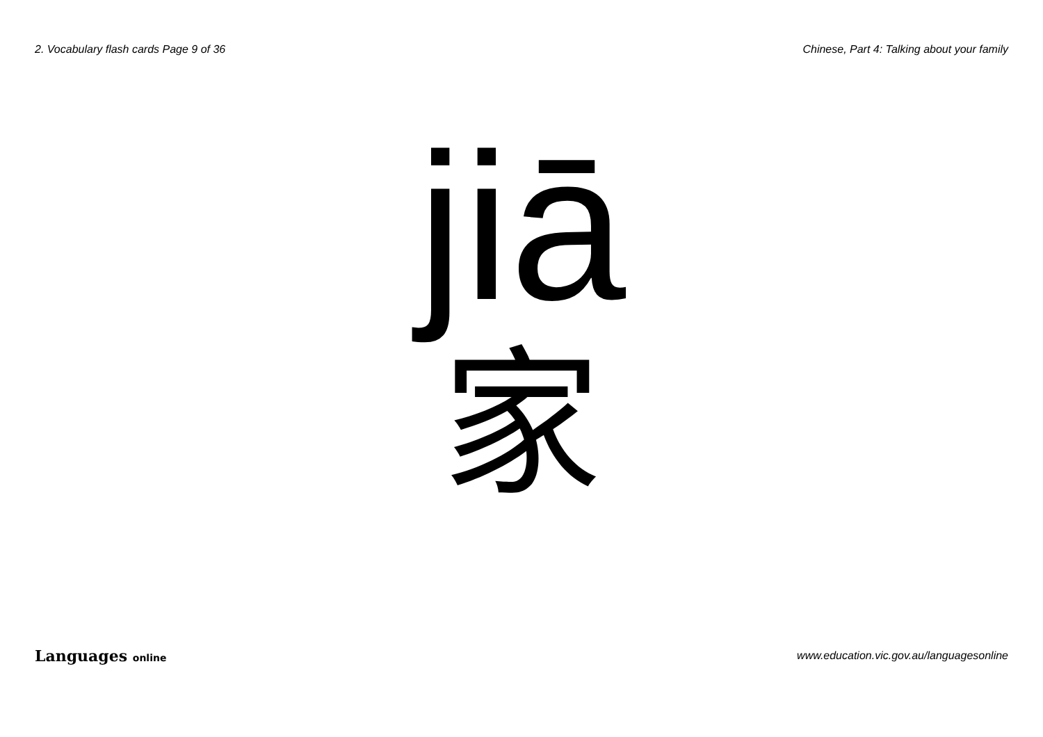2. Vocabulary flash cards Page 9 of 36 Chinese, Part 4: Talking about your family
jiā
家
Languages online www.education.vic.gov.au/languagesonline